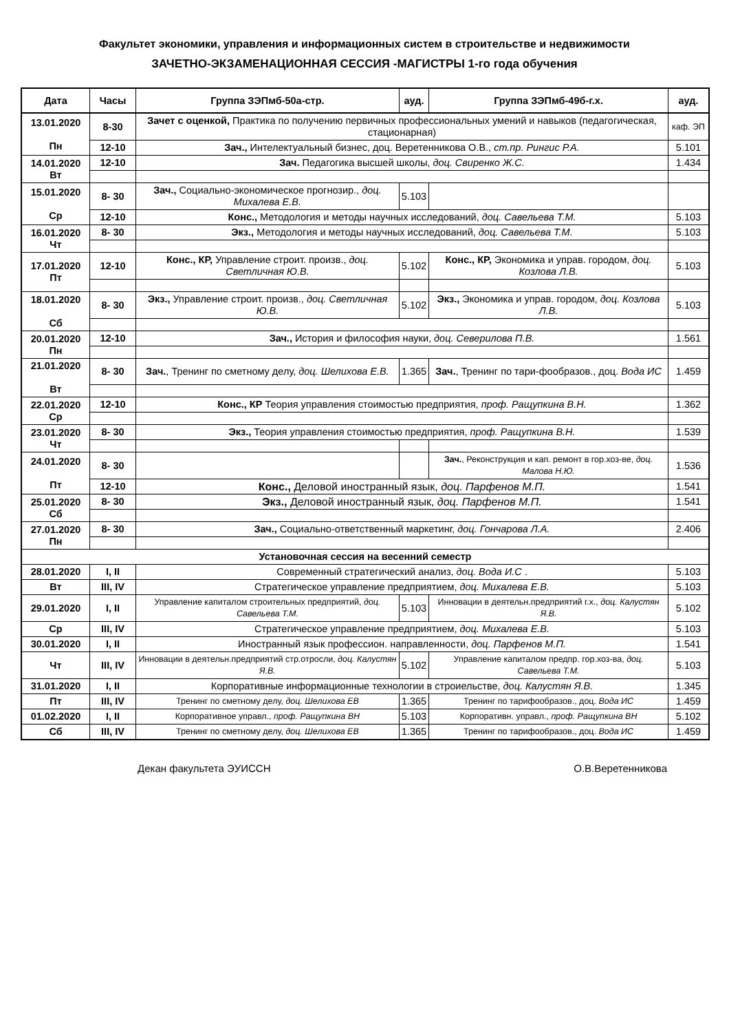Факультет экономики, управления и информационных систем в строительстве и недвижимости
ЗАЧЕТНО-ЭКЗАМЕНАЦИОННАЯ СЕССИЯ -МАГИСТРЫ 1-го года обучения
| Дата | Часы | Группа ЗЭПмб-50а-стр. | ауд. | Группа ЗЭПмб-49б-г.х. | ауд. |
| --- | --- | --- | --- | --- | --- |
| 13.01.2020 Пн | 8-30 | Зачет с оценкой, Практика по получению первичных профессиональных умений и навыков (педагогическая, стационарная) | | | каф. ЭП |
| | 12-10 | Зач., Интелектуальный бизнес, доц. Веретенникова О.В., ст.пр. Рингис Р.А. | | | 5.101 |
| 14.01.2020 Вт | 12-10 | Зач. Педагогика высшей школы, доц. Свиренко Ж.С. | | | 1.434 |
| 15.01.2020 Ср | 8- 30 | Зач., Социально-экономическое прогнозир., доц. Михалева Е.В. | 5.103 | | |
| | 12-10 | Конс., Методология и методы научных исследований, доц. Савельева Т.М. | | | 5.103 |
| 16.01.2020 Чт | 8- 30 | Экз., Методология и методы научных исследований, доц. Савельева Т.М. | | | 5.103 |
| 17.01.2020 Пт | 12-10 | Конс., КР, Управление строит. произв., доц. Светличная Ю.В. | 5.102 | Конс., КР, Экономика и управ. городом, доц. Козлова Л.В. | 5.103 |
| 18.01.2020 Сб | 8- 30 | Экз., Управление строит. произв., доц. Светличная Ю.В. | 5.102 | Экз., Экономика и управ. городом, доц. Козлова Л.В. | 5.103 |
| 20.01.2020 Пн | 12-10 | Зач., История и философия науки, доц. Северилова П.В. | | | 1.561 |
| 21.01.2020 Вт | 8- 30 | Зач. , Тренинг по сметному делу, доц. Шелихова Е.В. | 1.365 | Зач. , Тренинг по тари-фообразов., доц. Вода ИС | 1.459 |
| 22.01.2020 Ср | 12-10 | Конс., КР Теория управления стоимостью предприятия, проф. Ращупкина В.Н. | | | 1.362 |
| 23.01.2020 Чт | 8- 30 | Экз., Теория управления стоимостью предприятия, проф. Ращупкина В.Н. | | | 1.539 |
| 24.01.2020 Пт | 8- 30 | | | Зач. , Реконструкция и кап. ремонт в гор.хоз-ве, доц. Малова Н.Ю. | 1.536 |
| | 12-10 | Конс., Деловой иностранный язык, доц. Парфенов М.П. | | | 1.541 |
| 25.01.2020 Сб | 8- 30 | Экз., Деловой иностранный язык, доц. Парфенов М.П. | | | 1.541 |
| 27.01.2020 Пн | 8- 30 | Зач., Социально-ответственный маркетинг, доц. Гончарова Л.А. | | | 2.406 |
| Установочная сессия на весенний семестр | | | | | |
| 28.01.2020 | I, II | Современный стратегический анализ, доц. Вода И.С . | | | 5.103 |
| Вт | III, IV | Стратегическое управление предприятием, доц. Михалева Е.В. | | | 5.103 |
| 29.01.2020 | I, II | Управление капиталом строительных предприятий, доц. Савельева Т.М. | 5.103 | Инновации в деятельн.предприятий г.х., доц. Калустян Я.В. | 5.102 |
| Ср | III, IV | Стратегическое управление предприятием, доц. Михалева Е.В. | | | 5.103 |
| 30.01.2020 | I, II | Иностранный язык профессион. направленности, доц. Парфенов М.П. | | | 1.541 |
| Чт | III, IV | Инновации в деятельн.предприятий стр.отросли, доц. Калустян Я.В. | 5.102 | Управление капиталом предпр. гор.хоз-ва, доц. Савельева Т.М. | 5.103 |
| 31.01.2020 | I, II | Корпоративные информационные технологии в строиельстве, доц. Калустян Я.В. | | | 1.345 |
| Пт | III, IV | Тренинг по сметному делу, доц. Шелихова ЕВ | 1.365 | Тренинг по тарифообразов., доц. Вода ИС | 1.459 |
| 01.02.2020 | I, II | Корпоративное управл., проф. Ращупкина ВН | 5.103 | Корпоративн. управл., проф. Ращупкина ВН | 5.102 |
| Сб | III, IV | Тренинг по сметному делу, доц. Шелихова ЕВ | 1.365 | Тренинг по тарифообразов., доц. Вода ИС | 1.459 |
Декан факультета ЭУИССН О.В.Веретенникова